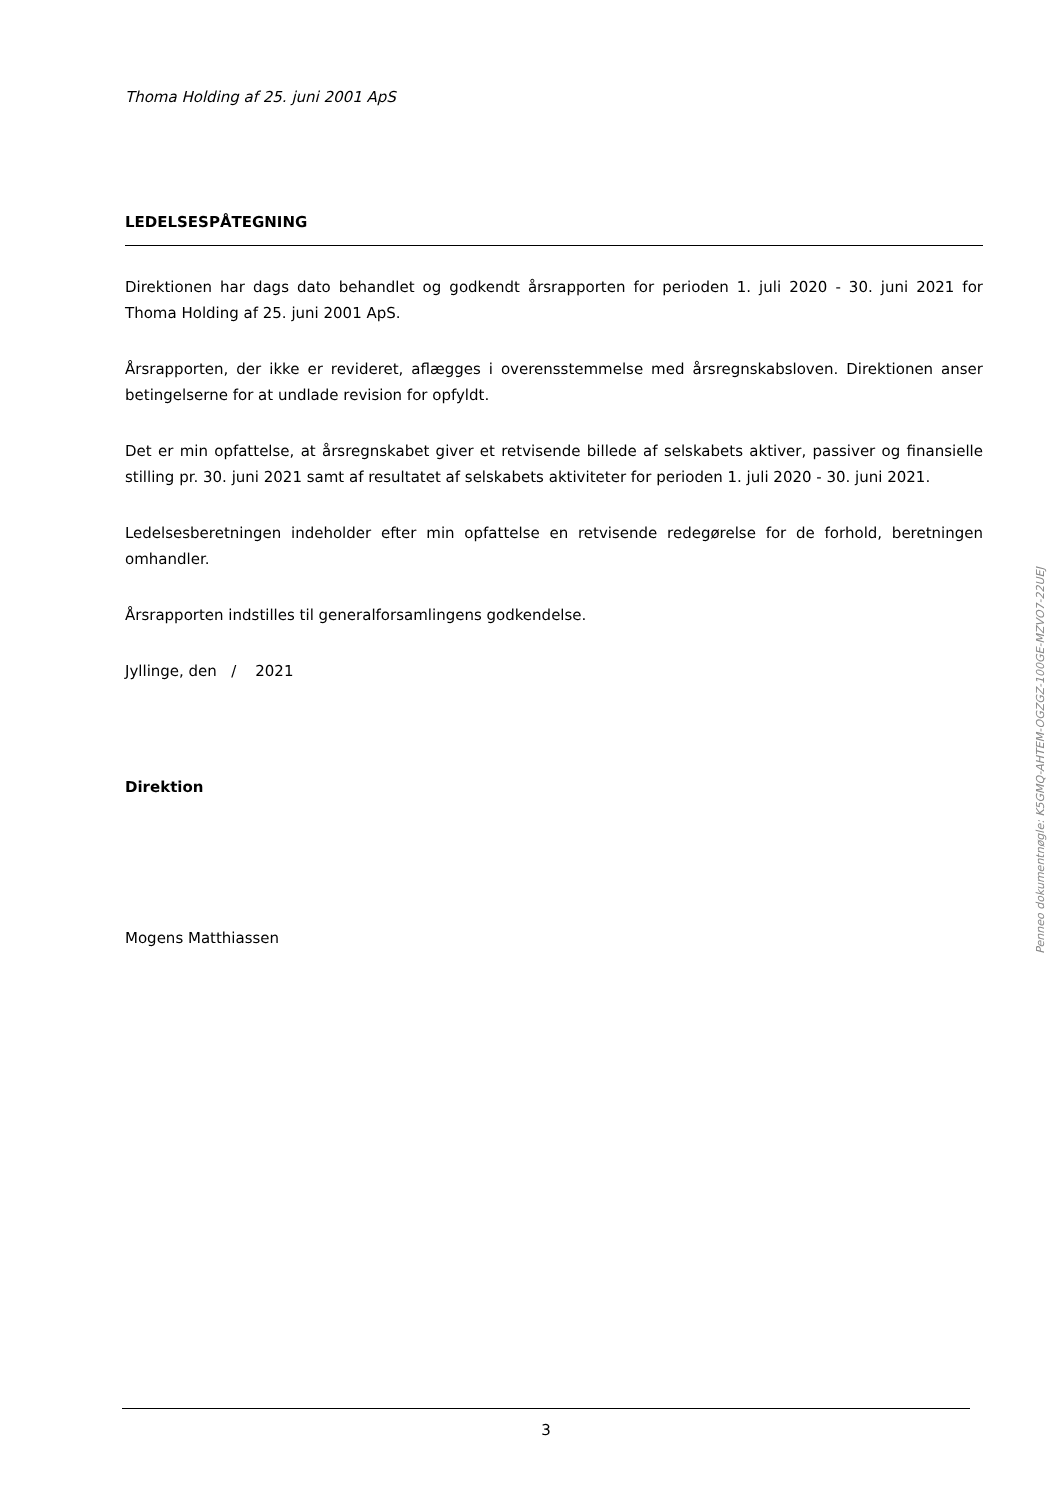Thoma Holding af 25. juni 2001 ApS
LEDELSESPÅTEGNING
Direktionen har dags dato behandlet og godkendt årsrapporten for perioden 1. juli 2020 - 30. juni 2021 for Thoma Holding af 25. juni 2001 ApS.
Årsrapporten, der ikke er revideret, aflægges i overensstemmelse med årsregnskabsloven. Direktionen anser betingelserne for at undlade revision for opfyldt.
Det er min opfattelse, at årsregnskabet giver et retvisende billede af selskabets aktiver, passiver og finansielle stilling pr. 30. juni 2021 samt af resultatet af selskabets aktiviteter for perioden 1. juli 2020 - 30. juni 2021.
Ledelsesberetningen indeholder efter min opfattelse en retvisende redegørelse for de forhold, beretningen omhandler.
Årsrapporten indstilles til generalforsamlingens godkendelse.
Jyllinge, den / 2021
Direktion
Mogens Matthiassen
Penneo dokumentnøgle: K5GMQ-AHTEM-OGZGZ-100GE-MZVO7-22UEJ
3